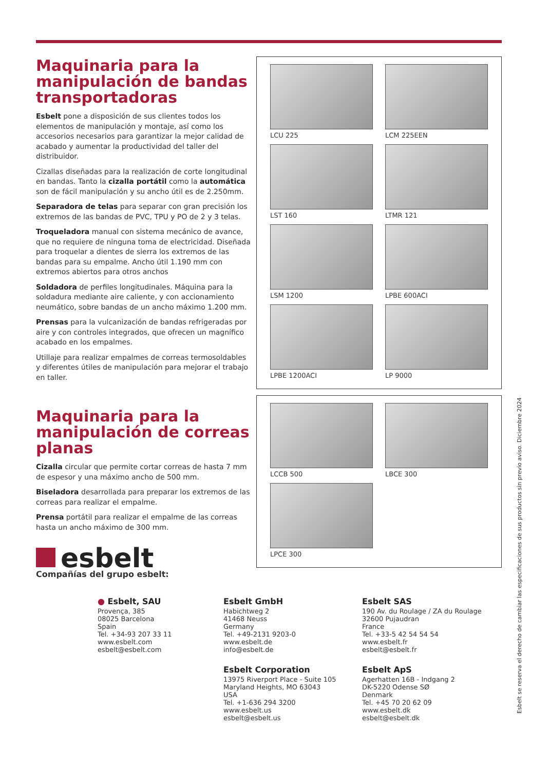Maquinaria para la manipulación de bandas transportadoras
Esbelt pone a disposición de sus clientes todos los elementos de manipulación y montaje, así como los accesorios necesarios para garantizar la mejor calidad de acabado y aumentar la productividad del taller del distribuidor.
Cizallas diseñadas para la realización de corte longitudinal en bandas. Tanto la cizalla portátil como la automática son de fácil manipulación y su ancho útil es de 2.250mm.
Separadora de telas para separar con gran precisión los extremos de las bandas de PVC, TPU y PO de 2 y 3 telas.
Troqueladora manual con sistema mecánico de avance, que no requiere de ninguna toma de electricidad. Diseñada para troquelar a dientes de sierra los extremos de las bandas para su empalme. Ancho útil 1.190 mm con extremos abiertos para otros anchos
Soldadora de perfiles longitudinales. Máquina para la soldadura mediante aire caliente, y con accionamiento neumático, sobre bandas de un ancho máximo 1.200 mm.
Prensas para la vulcanización de bandas refrigeradas por aire y con controles integrados, que ofrecen un magnífico acabado en los empalmes.
Utillaje para realizar empalmes de correas termosoldables y diferentes útiles de manipulación para mejorar el trabajo en taller.
Maquinaria para la manipulación de correas planas
Cizalla circular que permite cortar correas de hasta 7 mm de espesor y una máximo ancho de 500 mm.
Biseladora desarrollada para preparar los extremos de las correas para realizar el empalme.
Prensa portátil para realizar el empalme de las correas hasta un ancho máximo de 300 mm.
esbelt
Compañías del grupo esbelt:
LCU 225
LCM 225EEN
LST 160
LTMR 121
LSM 1200
LPBE 600ACI
LPBE 1200ACI
LP 9000
LCCB 500
LBCE 300
LPCE 300
● Esbelt, SAU
Provença, 385
08025 Barcelona
Spain
Tel. +34-93 207 33 11
www.esbelt.com
esbelt@esbelt.com
Esbelt GmbH
Habichtweg 2
41468 Neuss
Germany
Tel. +49-2131 9203-0
www.esbelt.de
info@esbelt.de
Esbelt SAS
190 Av. du Roulage / ZA du Roulage
32600 Pujaudran
France
Tel. +33-5 42 54 54 54
www.esbelt.fr
esbelt@esbelt.fr
Esbelt Corporation
13975 Riverport Place - Suite 105
Maryland Heights, MO 63043
USA
Tel. +1-636 294 3200
www.esbelt.us
esbelt@esbelt.us
Esbelt ApS
Agerhatten 16B - Indgang 2
DK-5220 Odense SØ
Denmark
Tel. +45 70 20 62 09
www.esbelt.dk
esbelt@esbelt.dk
Esbelt se reserva el derecho de cambiar las especificaciones de sus productos sin previo aviso. Diciembre 2024